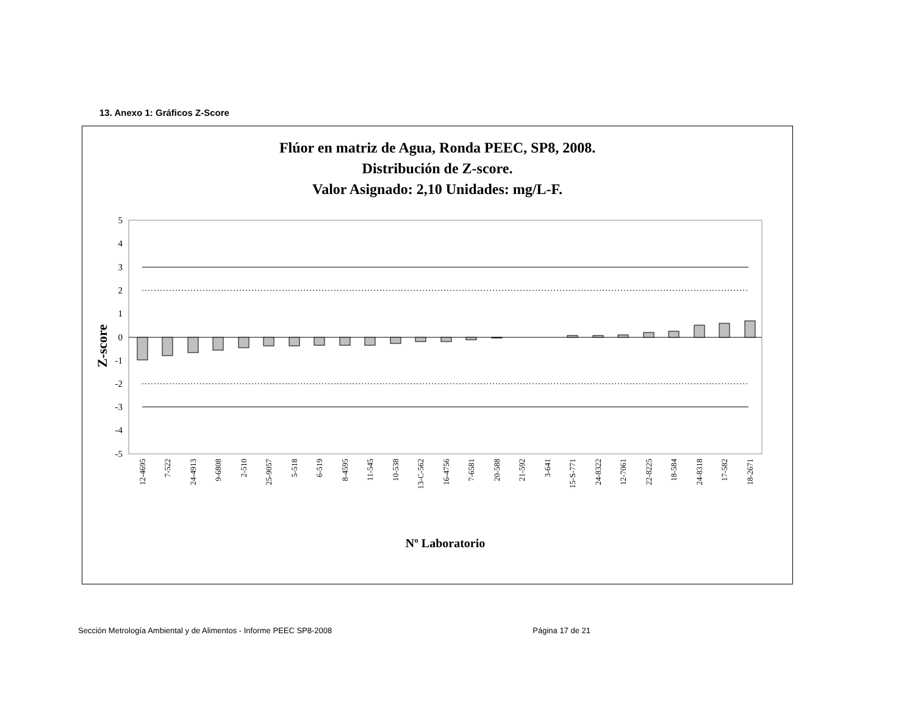13. Anexo 1: Gráficos Z-Score
Flúor en matriz de Agua, Ronda PEEC, SP8, 2008.
Distribución de Z-score.
Valor Asignado: 2,10 Unidades: mg/L-F.
Z-score
5
4
3
2
1
0
-1
-2
-3
-4
-5
12-4695
7-522
24-4913
9-6808
2-510
25-9057
5-518
6-519
8-4595
11-545
10-538
13-C-562
16-4756
7-6581
20-588
21-592
3-641
15-S-771
24-8322
12-7061
22-8225
18-584
24-8318
17-582
18-2671
Nº Laboratorio
Sección Metrología Ambiental y de Alimentos - Informe PEEC SP8-2008 Página 17 de 21